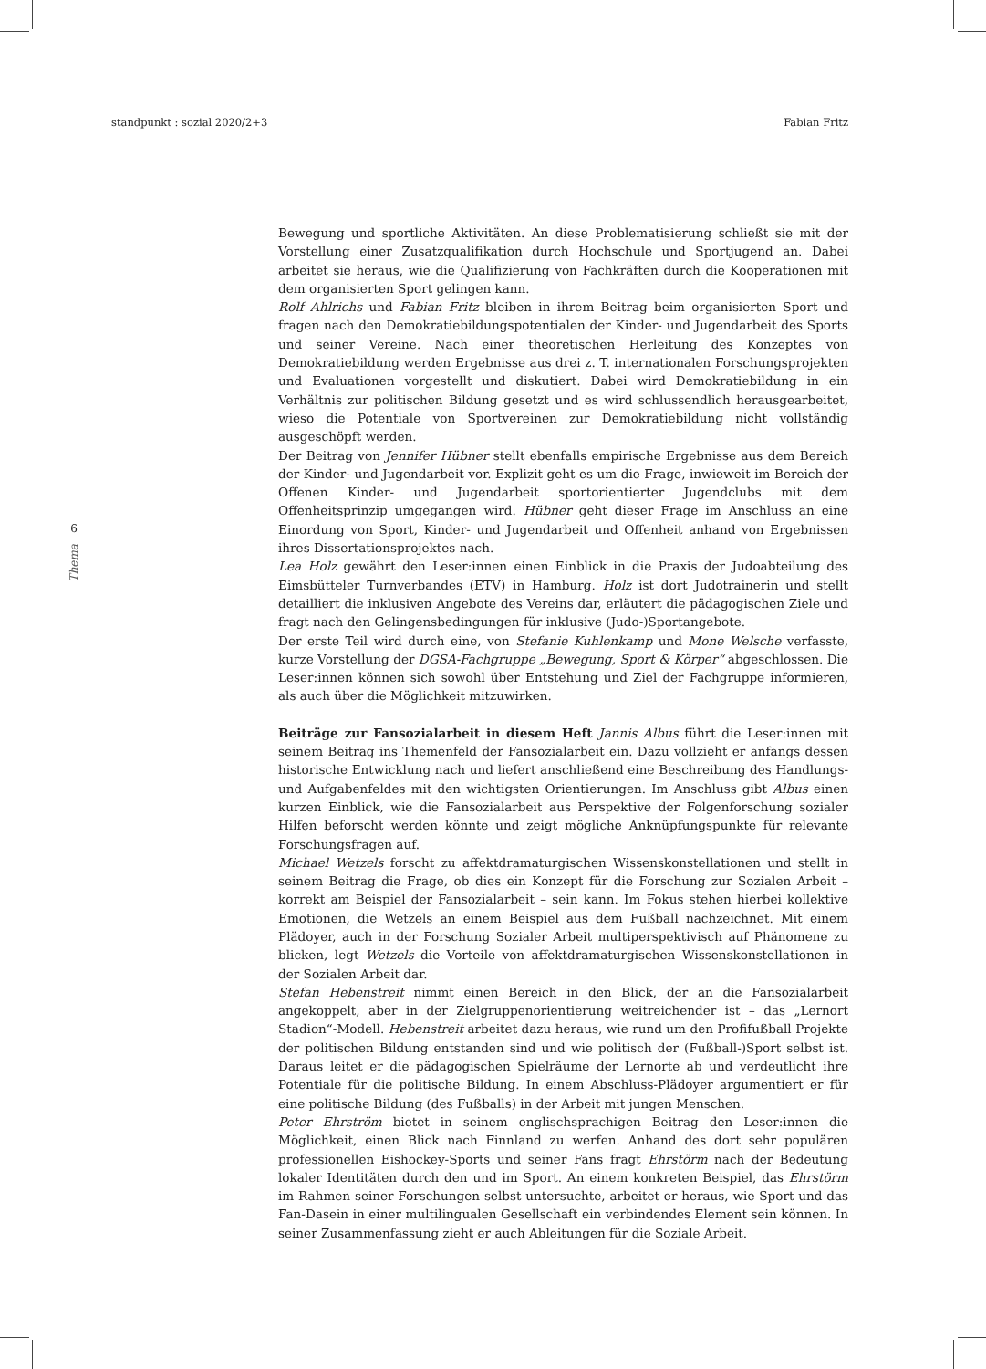standpunkt : sozial 2020/2+3 Fabian Fritz
6
Thema
Bewegung und sportliche Aktivitäten. An diese Problematisierung schließt sie mit der Vorstellung einer Zusatzqualifikation durch Hochschule und Sportjugend an. Dabei arbeitet sie heraus, wie die Qualifizierung von Fachkräften durch die Kooperationen mit dem organisierten Sport gelingen kann.
Rolf Ahlrichs und Fabian Fritz bleiben in ihrem Beitrag beim organisierten Sport und fragen nach den Demokratiebildungspotentialen der Kinder- und Jugendarbeit des Sports und seiner Vereine. Nach einer theoretischen Herleitung des Konzeptes von Demokratiebildung werden Ergebnisse aus drei z. T. internationalen Forschungsprojekten und Evaluationen vorgestellt und diskutiert. Dabei wird Demokratiebildung in ein Verhältnis zur politischen Bildung gesetzt und es wird schlussendlich herausgearbeitet, wieso die Potentiale von Sportvereinen zur Demokratiebildung nicht vollständig ausgeschöpft werden.
Der Beitrag von Jennifer Hübner stellt ebenfalls empirische Ergebnisse aus dem Bereich der Kinder- und Jugendarbeit vor. Explizit geht es um die Frage, inwieweit im Bereich der Offenen Kinder- und Jugendarbeit sportorientierter Jugendclubs mit dem Offenheitsprinzip umgegangen wird. Hübner geht dieser Frage im Anschluss an eine Einordung von Sport, Kinder- und Jugendarbeit und Offenheit anhand von Ergebnissen ihres Dissertationsprojektes nach.
Lea Holz gewährt den Leser:innen einen Einblick in die Praxis der Judoabteilung des Eimsbütteler Turnverbandes (ETV) in Hamburg. Holz ist dort Judotrainerin und stellt detailliert die inklusiven Angebote des Vereins dar, erläutert die pädagogischen Ziele und fragt nach den Gelingensbedingungen für inklusive (Judo-)Sportangebote.
Der erste Teil wird durch eine, von Stefanie Kuhlenkamp und Mone Welsche verfasste, kurze Vorstellung der DGSA-Fachgruppe „Bewegung, Sport & Körper“ abgeschlossen. Die Leser:innen können sich sowohl über Entstehung und Ziel der Fachgruppe informieren, als auch über die Möglichkeit mitzuwirken.
Beiträge zur Fansozialarbeit in diesem Heft Jannis Albus führt die Leser:innen mit seinem Beitrag ins Themenfeld der Fansozialarbeit ein. Dazu vollzieht er anfangs dessen historische Entwicklung nach und liefert anschließend eine Beschreibung des Handlungs- und Aufgabenfeldes mit den wichtigsten Orientierungen. Im Anschluss gibt Albus einen kurzen Einblick, wie die Fansozialarbeit aus Perspektive der Folgenforschung sozialer Hilfen beforscht werden könnte und zeigt mögliche Anknüpfungspunkte für relevante Forschungsfragen auf.
Michael Wetzels forscht zu affektdramaturgischen Wissenskonstellationen und stellt in seinem Beitrag die Frage, ob dies ein Konzept für die Forschung zur Sozialen Arbeit – korrekt am Beispiel der Fansozialarbeit – sein kann. Im Fokus stehen hierbei kollektive Emotionen, die Wetzels an einem Beispiel aus dem Fußball nachzeichnet. Mit einem Plädoyer, auch in der Forschung Sozialer Arbeit multiperspektivisch auf Phänomene zu blicken, legt Wetzels die Vorteile von affektdramaturgischen Wissenskonstellationen in der Sozialen Arbeit dar.
Stefan Hebenstreit nimmt einen Bereich in den Blick, der an die Fansozialarbeit angekoppelt, aber in der Zielgruppenorientierung weitreichender ist – das „Lernort Stadion“-Modell. Hebenstreit arbeitet dazu heraus, wie rund um den Profifußball Projekte der politischen Bildung entstanden sind und wie politisch der (Fußball-)Sport selbst ist. Daraus leitet er die pädagogischen Spielräume der Lernorte ab und verdeutlicht ihre Potentiale für die politische Bildung. In einem Abschluss-Plädoyer argumentiert er für eine politische Bildung (des Fußballs) in der Arbeit mit jungen Menschen.
Peter Ehrström bietet in seinem englischsprachigen Beitrag den Leser:innen die Möglichkeit, einen Blick nach Finnland zu werfen. Anhand des dort sehr populären professionellen Eishockey-Sports und seiner Fans fragt Ehrstörm nach der Bedeutung lokaler Identitäten durch den und im Sport. An einem konkreten Beispiel, das Ehrstörm im Rahmen seiner Forschungen selbst untersuchte, arbeitet er heraus, wie Sport und das Fan-Dasein in einer multilingualen Gesellschaft ein verbindendes Element sein können. In seiner Zusammenfassung zieht er auch Ableitungen für die Soziale Arbeit.